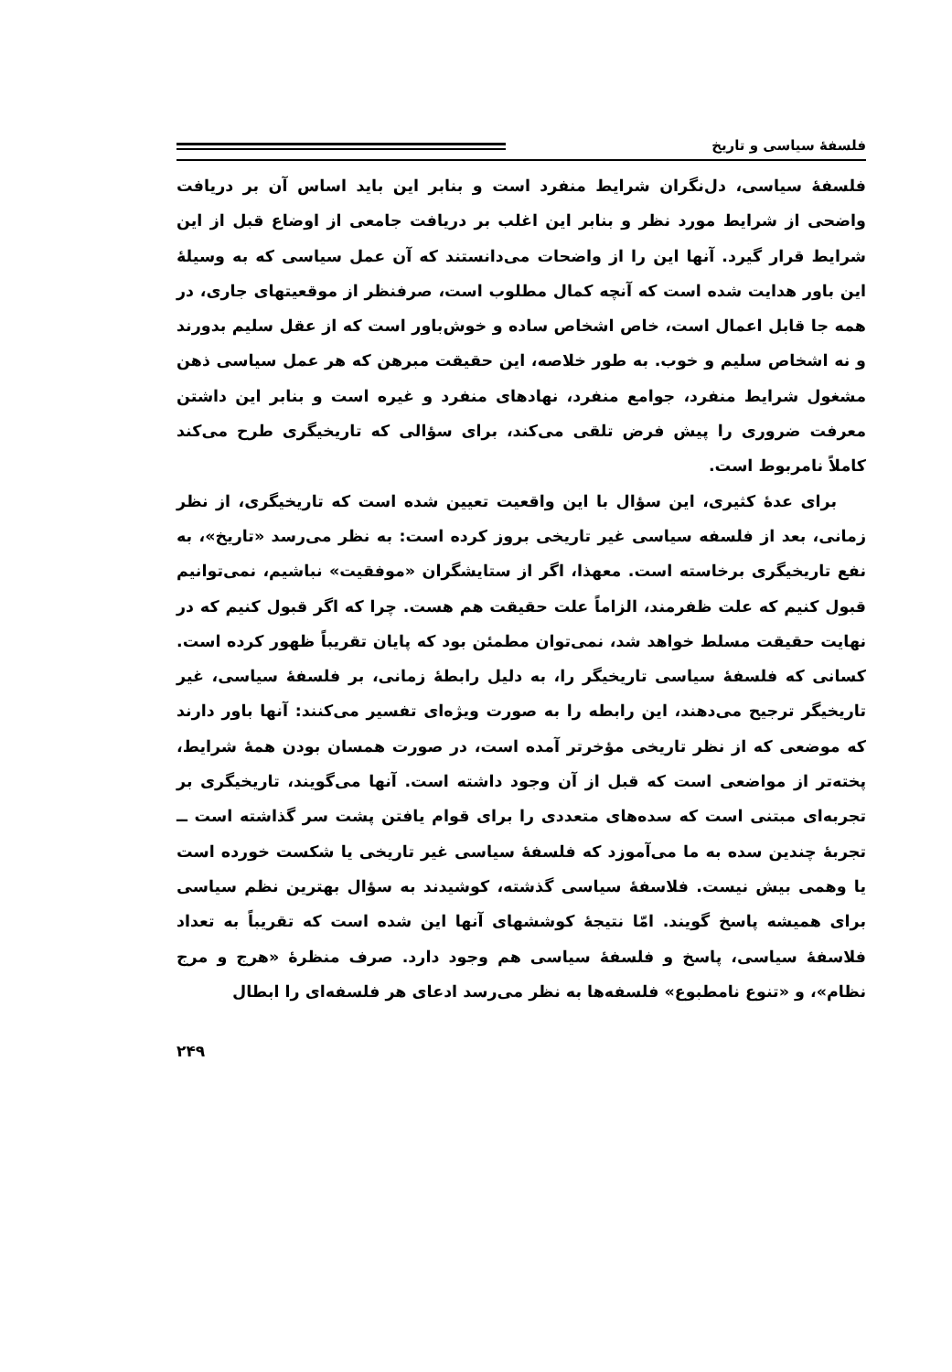فلسفهٔ سیاسی و تاریخ
فلسفهٔ سیاسی، دل‌نگران شرایط منفرد است و بنابر این باید اساس آن بر دریافت واضحی از شرایط مورد نظر و بنابر این اغلب بر دریافت جامعی از اوضاع قبل از این شرایط قرار گیرد. آنها این را از واضحات می‌دانستند که آن عمل سیاسی که به وسیلهٔ این باور هدایت شده است که آنچه کمال مطلوب است، صرفنظر از موقعیتهای جاری، در همه جا قابل اعمال است، خاص اشخاص ساده و خوش‌باور است که از عقل سلیم بدورند و نه اشخاص سلیم و خوب. به طور خلاصه، این حقیقت مبرهن که هر عمل سیاسی ذهن مشغول شرایط منفرد، جوامع منفرد، نهادهای منفرد و غیره است و بنابر این داشتن معرفت ضروری را پیش فرض تلقی می‌کند، برای سؤالی که تاریخیگری طرح می‌کند کاملاً نامربوط است.
برای عدهٔ کثیری، این سؤال با این واقعیت تعیین شده است که تاریخیگری، از نظر زمانی، بعد از فلسفه سیاسی غیر تاریخی بروز کرده است: به نظر می‌رسد «تاریخ»، به نفع تاریخیگری برخاسته است. معهذا، اگر از ستایشگران «موفقیت» نباشیم، نمی‌توانیم قبول کنیم که علت ظفرمند، الزاماً علت حقیقت هم هست. چرا که اگر قبول کنیم که در نهایت حقیقت مسلط خواهد شد، نمی‌توان مطمئن بود که پایان تقریباً ظهور کرده است. کسانی که فلسفهٔ سیاسی تاریخیگر را، به دلیل رابطهٔ زمانی، بر فلسفهٔ سیاسی، غیر تاریخیگر ترجیح می‌دهند، این رابطه را به صورت ویژه‌ای تفسیر می‌کنند: آنها باور دارند که موضعی که از نظر تاریخی مؤخرتر آمده است، در صورت همسان بودن همهٔ شرایط، پخته‌تر از مواضعی است که قبل از آن وجود داشته است. آنها می‌گویند، تاریخیگری بر تجربه‌ای مبتنی است که سده‌های متعددی را برای قوام یافتن پشت سر گذاشته است ــ تجربهٔ چندین سده به ما می‌آموزد که فلسفهٔ سیاسی غیر تاریخی یا شکست خورده است یا وهمی بیش نیست. فلاسفهٔ سیاسی گذشته، کوشیدند به سؤال بهترین نظم سیاسی برای همیشه پاسخ گویند. امّا نتیجهٔ کوششهای آنها این شده است که تقریباً به تعداد فلاسفهٔ سیاسی، پاسخ و فلسفهٔ سیاسی هم وجود دارد. صرف منظرهٔ «هرج و مرج نظام»، و «تنوع نامطبوع» فلسفه‌ها به نظر می‌رسد ادعای هر فلسفه‌ای را ابطال
۲۴۹